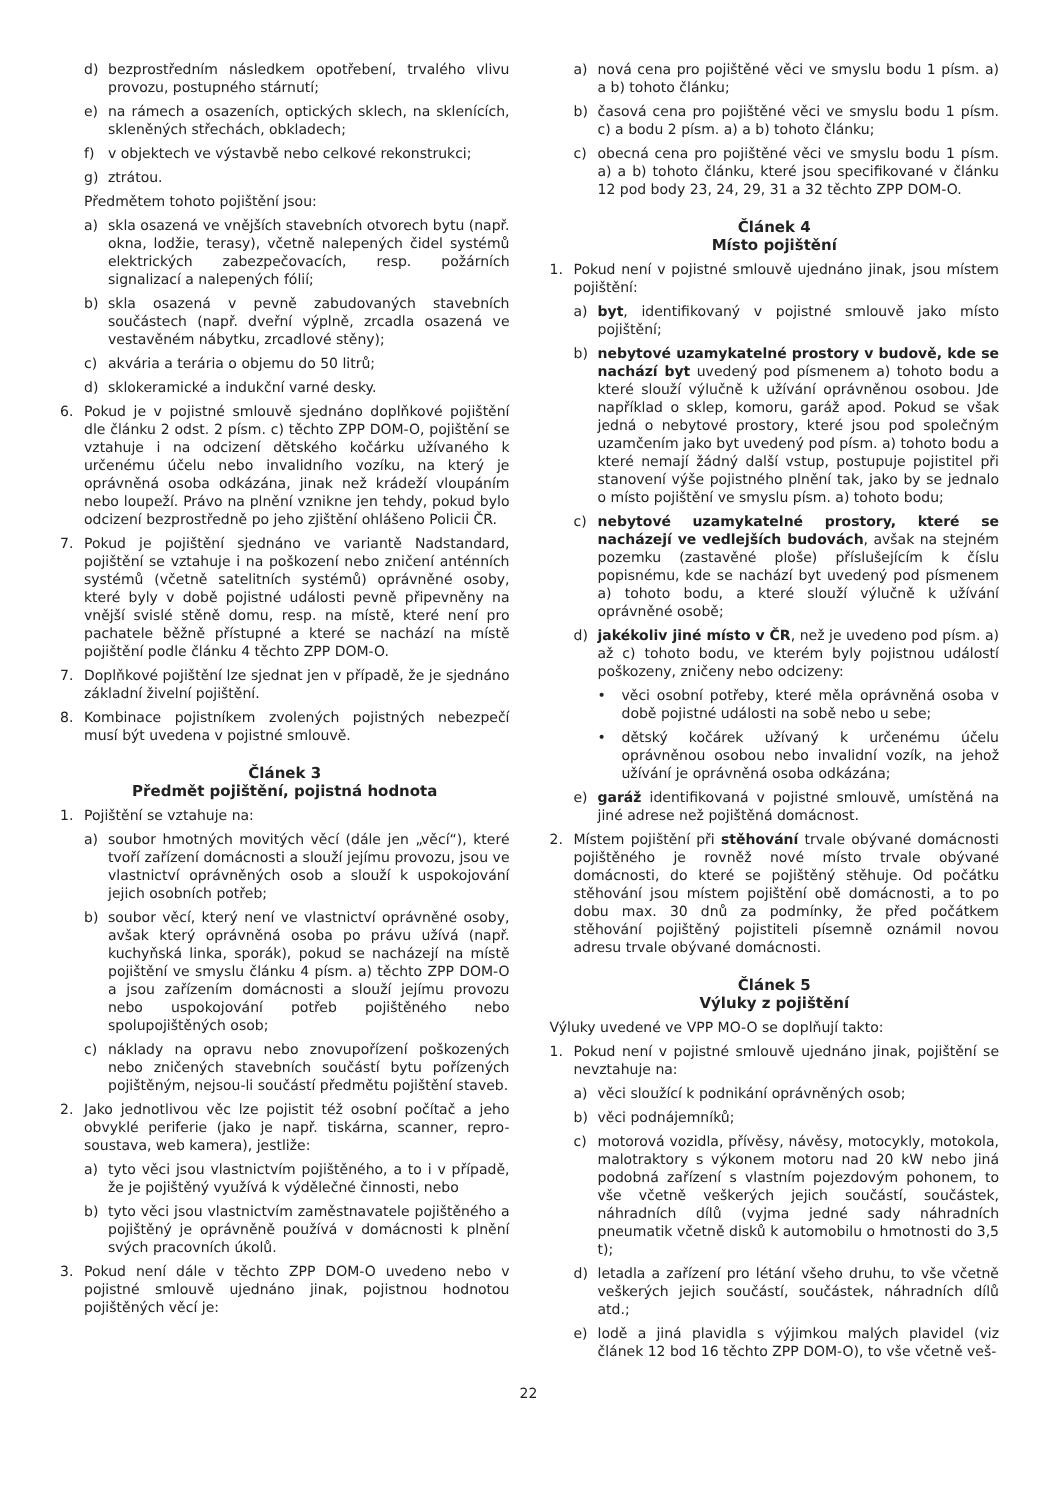d) bezprostředním následkem opotřebení, trvalého vlivu provozu, postupného stárnutí;
e) na rámech a osazeních, optických sklech, na sklenících, skleněných střechách, obkladech;
f) v objektech ve výstavbě nebo celkové rekonstrukci;
g) ztrátou.
Předmětem tohoto pojištění jsou:
a) skla osazená ve vnějších stavebních otvorech bytu (např. okna, lodžie, terasy), včetně nalepených čidel systémů elektrických zabezpečovacích, resp. požárních signalizací a nalepených fólií;
b) skla osazená v pevně zabudovaných stavebních součástech (např. dveřní výplně, zrcadla osazená ve vestavěném nábytku, zrcadlové stěny);
c) akvária a terária o objemu do 50 litrů;
d) sklokeramické a indukční varné desky.
6. Pokud je v pojistné smlouvě sjednáno doplňkové pojištění dle článku 2 odst. 2 písm. c) těchto ZPP DOM-O, pojištění se vztahuje i na odcizení dětského kočárku užívaného k určenému účelu nebo invalidního vozíku, na který je oprávněná osoba odkázána, jinak než krádeží vloupáním nebo loupeží. Právo na plnění vznikne jen tehdy, pokud bylo odcizení bezprostředně po jeho zjištění ohlášeno Policii ČR.
7. Pokud je pojištění sjednáno ve variantě Nadstandard, pojištění se vztahuje i na poškození nebo zničení anténních systémů (včetně satelitních systémů) oprávněné osoby, které byly v době pojistné události pevně připevněny na vnější svislé stěně domu, resp. na místě, které není pro pachatele běžně přístupné a které se nachází na místě pojištění podle článku 4 těchto ZPP DOM-O.
7. Doplňkové pojištění lze sjednat jen v případě, že je sjednáno základní živelní pojištění.
8. Kombinace pojistníkem zvolených pojistných nebezpečí musí být uvedena v pojistné smlouvě.
Článek 3
Předmět pojištění, pojistná hodnota
1. Pojištění se vztahuje na:
a) soubor hmotných movitých věcí (dále jen „věcí“), které tvoří zařízení domácnosti a slouží jejímu provozu, jsou ve vlastnictví oprávněných osob a slouží k uspokojování jejich osobních potřeb;
b) soubor věcí, který není ve vlastnictví oprávněné osoby, avšak který oprávněná osoba po právu užívá (např. kuchyňská linka, sporák), pokud se nacházejí na místě pojištění ve smyslu článku 4 písm. a) těchto ZPP DOM-O a jsou zařízením domácnosti a slouží jejímu provozu nebo uspokojování potřeb pojištěného nebo spolupojištěných osob;
c) náklady na opravu nebo znovupořízení poškozených nebo zničených stavebních součástí bytu pořízených pojištěným, nejsou-li součástí předmětu pojištění staveb.
2. Jako jednotlivou věc lze pojistit též osobní počítač a jeho obvyklé periferie (jako je např. tiskárna, scanner, repro-soustava, web kamera), jestliže:
a) tyto věci jsou vlastnictvím pojištěného, a to i v případě, že je pojištěný využívá k výdělečné činnosti, nebo
b) tyto věci jsou vlastnictvím zaměstnavatele pojištěného a pojištěný je oprávněně používá v domácnosti k plnění svých pracovních úkolů.
3. Pokud není dále v těchto ZPP DOM-O uvedeno nebo v pojistné smlouvě ujednáno jinak, pojistnou hodnotou pojištěných věcí je:
a) nová cena pro pojištěné věci ve smyslu bodu 1 písm. a) a b) tohoto článku;
b) časová cena pro pojištěné věci ve smyslu bodu 1 písm. c) a bodu 2 písm. a) a b) tohoto článku;
c) obecná cena pro pojištěné věci ve smyslu bodu 1 písm. a) a b) tohoto článku, které jsou specifikované v článku 12 pod body 23, 24, 29, 31 a 32 těchto ZPP DOM-O.
Článek 4
Místo pojištění
1. Pokud není v pojistné smlouvě ujednáno jinak, jsou místem pojištění:
a) byt, identifikovaný v pojistné smlouvě jako místo pojištění;
b) nebytové uzamykatelné prostory v budově, kde se nachází byt uvedený pod písmenem a) tohoto bodu a které slouží výlučně k užívání oprávněnou osobou. Jde například o sklep, komoru, garáž apod. Pokud se však jedná o nebytové prostory, které jsou pod společným uzamčením jako byt uvedený pod písm. a) tohoto bodu a které nemají žádný další vstup, postupuje pojistitel při stanovení výše pojistného plnění tak, jako by se jednalo o místo pojištění ve smyslu písm. a) tohoto bodu;
c) nebytové uzamykatelné prostory, které se nacházejí ve vedlejších budovách, avšak na stejném pozemku (zastavěné ploše) příslušejícím k číslu popisnému, kde se nachází byt uvedený pod písmenem a) tohoto bodu, a které slouží výlučně k užívání oprávněné osobě;
d) jakékoliv jiné místo v ČR, než je uvedeno pod písm. a) až c) tohoto bodu, ve kterém byly pojistnou událostí poškozeny, zničeny nebo odcizeny:
• věci osobní potřeby, které měla oprávněná osoba v době pojistné události na sobě nebo u sebe;
• dětský kočárek užívaný k určenému účelu oprávněnou osobou nebo invalidní vozík, na jehož užívání je oprávněná osoba odkázána;
e) garáž identifikovaná v pojistné smlouvě, umístěná na jiné adrese než pojištěná domácnost.
2. Místem pojištění při stěhování trvale obývané domácnosti pojištěného je rovněž nové místo trvale obývané domácnosti, do které se pojištěný stěhuje. Od počátku stěhování jsou místem pojištění obě domácnosti, a to po dobu max. 30 dnů za podmínky, že před počátkem stěhování pojištěný pojistiteli písemně oznámil novou adresu trvale obývané domácnosti.
Článek 5
Výluky z pojištění
Výluky uvedené ve VPP MO-O se doplňují takto:
1. Pokud není v pojistné smlouvě ujednáno jinak, pojištění se nevztahuje na:
a) věci sloužící k podnikání oprávněných osob;
b) věci podnájemníků;
c) motorová vozidla, přívěsy, návěsy, motocykly, motokola, malotraktory s výkonem motoru nad 20 kW nebo jiná podobná zařízení s vlastním pojezdovým pohonem, to vše včetně veškerých jejich součástí, součástek, náhradních dílů (vyjma jedné sady náhradních pneumatik včetně disků k automobilu o hmotnosti do 3,5 t);
d) letadla a zařízení pro létání všeho druhu, to vše včetně veškerých jejich součástí, součástek, náhradních dílů atd.;
e) lodě a jiná plavidla s výjimkou malých plavidel (viz článek 12 bod 16 těchto ZPP DOM-O), to vše včetně veš-
22